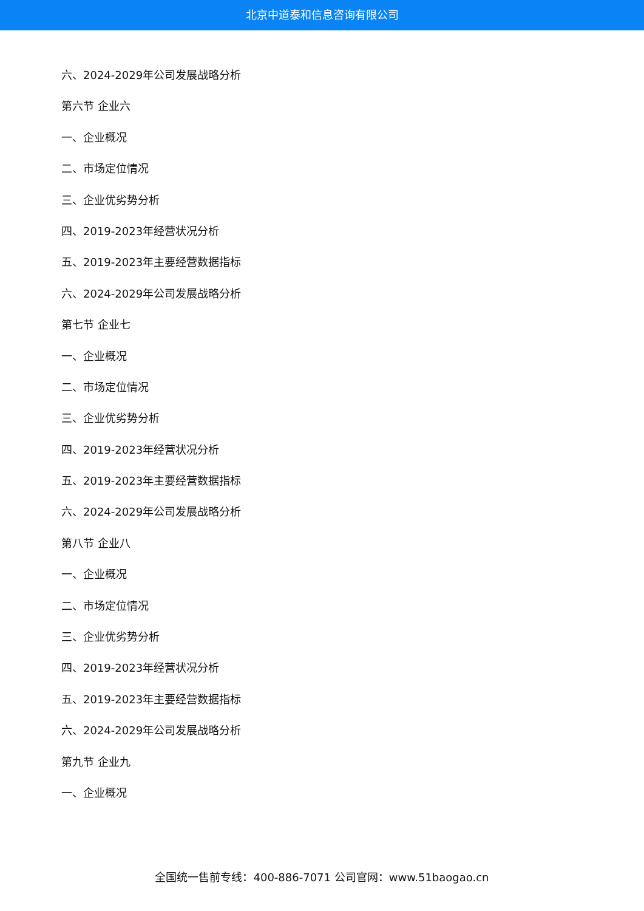北京中道泰和信息咨询有限公司
六、2024-2029年公司发展战略分析
第六节 企业六
一、企业概况
二、市场定位情况
三、企业优劣势分析
四、2019-2023年经营状况分析
五、2019-2023年主要经营数据指标
六、2024-2029年公司发展战略分析
第七节 企业七
一、企业概况
二、市场定位情况
三、企业优劣势分析
四、2019-2023年经营状况分析
五、2019-2023年主要经营数据指标
六、2024-2029年公司发展战略分析
第八节 企业八
一、企业概况
二、市场定位情况
三、企业优劣势分析
四、2019-2023年经营状况分析
五、2019-2023年主要经营数据指标
六、2024-2029年公司发展战略分析
第九节 企业九
一、企业概况
全国统一售前专线：400-886-7071 公司官网：www.51baogao.cn